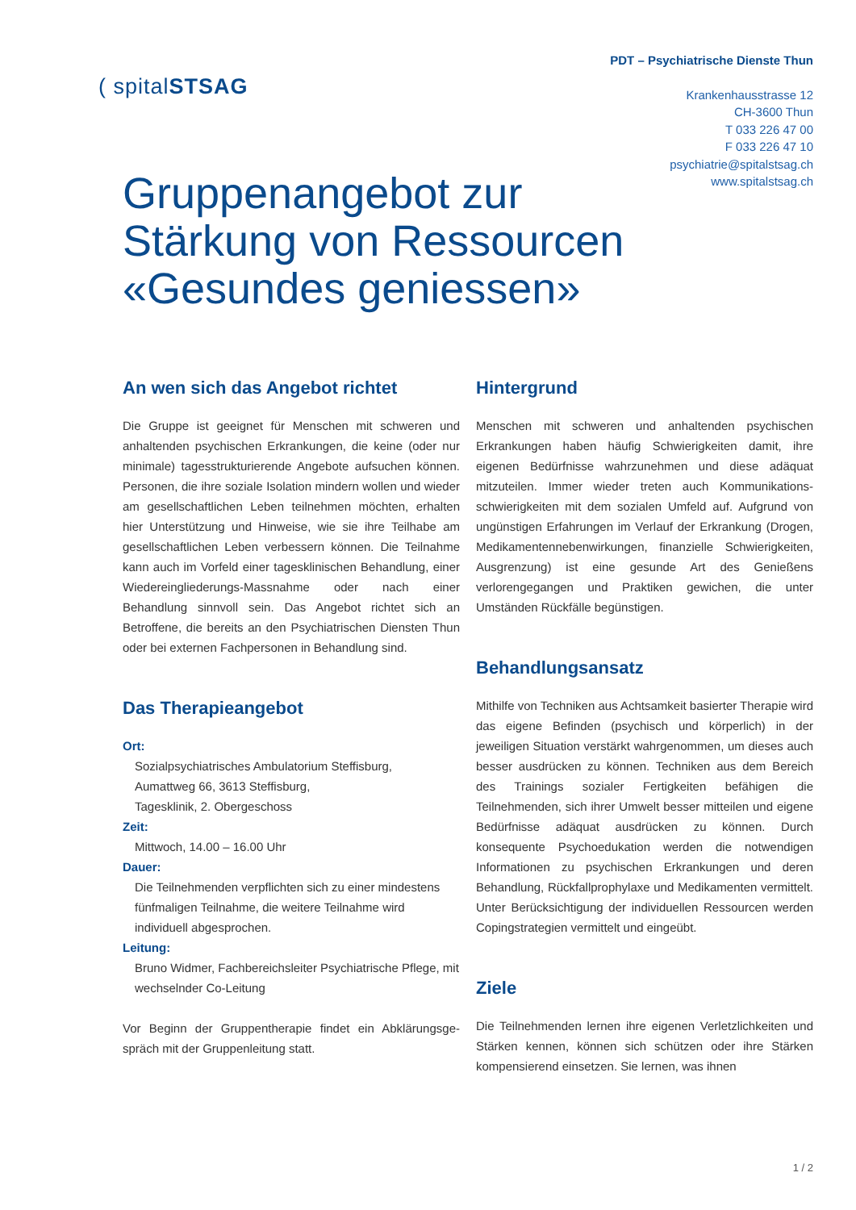PDT – Psychiatrische Dienste Thun
Krankenhausstrasse 12
CH-3600 Thun
T 033 226 47 00
F 033 226 47 10
psychiatrie@spitalstsag.ch
www.spitalstsag.ch
( spitalSTSAG
Gruppenangebot zur
Stärkung von Ressourcen
«Gesundes geniessen»
An wen sich das Angebot richtet
Die Gruppe ist geeignet für Menschen mit schweren und anhaltenden psychischen Erkrankungen, die keine (oder nur minimale) tagesstrukturierende Angebote aufsuchen können. Personen, die ihre soziale Isolation mindern wol­len und wieder am gesellschaftlichen Leben teilnehmen möchten, erhalten hier Unterstützung und Hinweise, wie sie ihre Teilhabe am gesellschaftlichen Leben verbes­sern können. Die Teilnahme kann auch im Vorfeld einer tagesklinischen Behandlung, einer Wiedereingliede­rungs-Massnahme oder nach einer Behandlung sinnvoll sein. Das Angebot richtet sich an Betroffene, die bereits an den Psychiatrischen Diensten Thun oder bei externen Fachpersonen in Behandlung sind.
Das Therapieangebot
Ort:
Sozialpsychiatrisches Ambulatorium Steffisburg,
Aumattweg 66, 3613 Steffisburg,
Tagesklinik, 2. Obergeschoss
Zeit:
Mittwoch, 14.00 – 16.00 Uhr
Dauer:
Die Teilnehmenden verpflichten sich zu einer mindes­tens fünfmaligen Teilnahme, die weitere Teilnahme wird individuell abgesprochen.
Leitung:
Bruno Widmer, Fachbereichsleiter Psychiatrische Pflege, mit wechselnder Co-Leitung
Vor Beginn der Gruppentherapie findet ein Abklärungsge­spräch mit der Gruppenleitung statt.
Hintergrund
Menschen mit schweren und anhaltenden psychischen Erkrankungen haben häufig Schwierigkeiten damit, ihre eigenen Bedürfnisse wahrzunehmen und diese adäquat mitzuteilen. Immer wieder treten auch Kommunikations­schwierigkeiten mit dem sozialen Umfeld auf. Aufgrund von ungünstigen Erfahrungen im Verlauf der Erkrankung (Drogen, Medikamentennebenwirkungen, finanzielle Schwierigkeiten, Ausgrenzung) ist eine gesunde Art des Genießens verlorengegangen und Praktiken gewichen, die unter Umständen Rückfälle begünstigen.
Behandlungsansatz
Mithilfe von Techniken aus Achtsamkeit basierter Therapie wird das eigene Befinden (psychisch und körperlich) in der jeweiligen Situation verstärkt wahr­genommen, um dieses auch besser ausdrücken zu können. Techniken aus dem Bereich des Trainings sozi­aler Fertigkeiten befähigen die Teilnehmenden, sich ihrer Umwelt besser mitteilen und eigene Bedürfnisse adäquat ausdrücken zu können. Durch konsequente Psychoedukation werden die notwendigen Informationen zu psychischen Erkrankungen und deren Behandlung, Rückfallprophylaxe und Medikamenten vermittelt. Unter Berücksichtigung der individuellen Ressourcen werden Copingstrategien vermittelt und eingeübt.
Ziele
Die Teilnehmenden lernen ihre eigenen Verletzlichkei­ten und Stärken kennen, können sich schützen oder ihre Stärken kompensierend einsetzen. Sie lernen, was ihnen
1 / 2